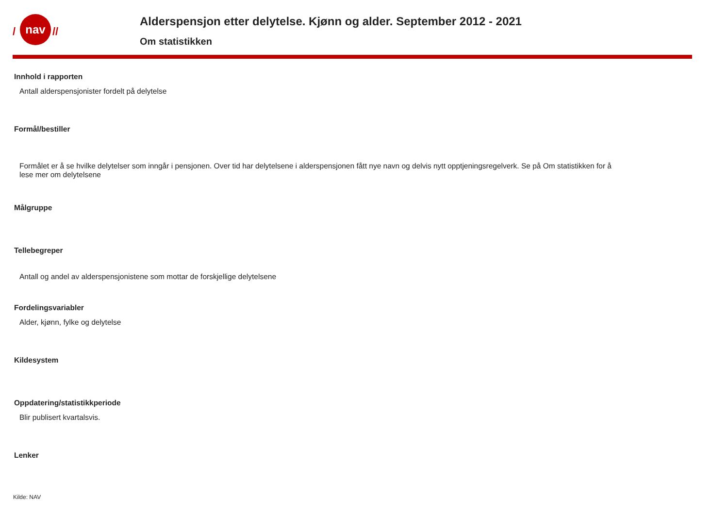nav
/
//
Alderspensjon etter delytelse. Kjønn og alder. September 2012 - 2021
Om statistikken
Innhold i rapporten
Antall alderspensjonister fordelt på delytelse
Formål/bestiller
Formålet er å se hvilke delytelser som inngår i pensjonen. Over tid har delytelsene i alderspensjonen fått nye navn og delvis nytt opptjeningsregelverk. Se på Om statistikken for å lese mer om delytelsene
Målgruppe
Tellebegreper
Antall og andel av alderspensjonistene som mottar de forskjellige delytelsene
Fordelingsvariabler
Alder, kjønn, fylke og delytelse
Kildesystem
Oppdatering/statistikkperiode
Blir publisert kvartalsvis.
Lenker
Kilde: NAV